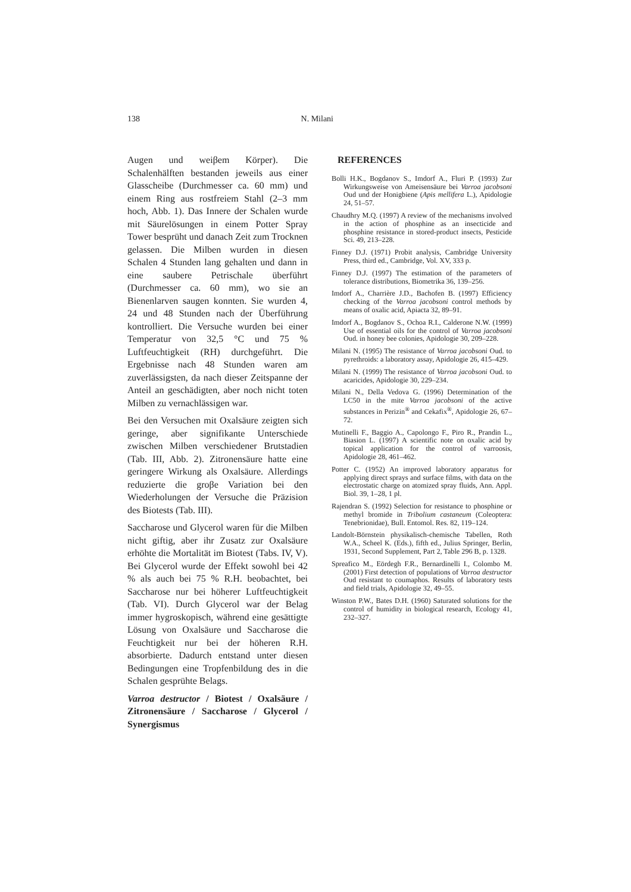138 N. Milani
Augen und weiβem Körper). Die Schalenhälften bestanden jeweils aus einer Glasscheibe (Durchmesser ca. 60 mm) und einem Ring aus rostfreiem Stahl (2–3 mm hoch, Abb. 1). Das Innere der Schalen wurde mit Säurelösungen in einem Potter Spray Tower besprüht und danach Zeit zum Trocknen gelassen. Die Milben wurden in diesen Schalen 4 Stunden lang gehalten und dann in eine saubere Petrischale überführt (Durchmesser ca. 60 mm), wo sie an Bienenlarven saugen konnten. Sie wurden 4, 24 und 48 Stunden nach der Überführung kontrolliert. Die Versuche wurden bei einer Temperatur von 32,5 °C und 75 % Luftfeuchtigkeit (RH) durchgeführt. Die Ergebnisse nach 48 Stunden waren am zuverlässigsten, da nach dieser Zeitspanne der Anteil an geschädigten, aber noch nicht toten Milben zu vernachlässigen war.
Bei den Versuchen mit Oxalsäure zeigten sich geringe, aber signifikante Unterschiede zwischen Milben verschiedener Brutstadien (Tab. III, Abb. 2). Zitronensäure hatte eine geringere Wirkung als Oxalsäure. Allerdings reduzierte die groβe Variation bei den Wiederholungen der Versuche die Präzision des Biotests (Tab. III).
Saccharose und Glycerol waren für die Milben nicht giftig, aber ihr Zusatz zur Oxalsäure erhöhte die Mortalität im Biotest (Tabs. IV, V). Bei Glycerol wurde der Effekt sowohl bei 42 % als auch bei 75 % R.H. beobachtet, bei Saccharose nur bei höherer Luftfeuchtigkeit (Tab. VI). Durch Glycerol war der Belag immer hygroskopisch, während eine gesättigte Lösung von Oxalsäure und Saccharose die Feuchtigkeit nur bei der höheren R.H. absorbierte. Dadurch entstand unter diesen Bedingungen eine Tropfenbildung des in die Schalen gesprühte Belags.
Varroa destructor / Biotest / Oxalsäure / Zitronensäure / Saccharose / Glycerol / Synergismus
REFERENCES
Bolli H.K., Bogdanov S., Imdorf A., Fluri P. (1993) Zur Wirkungsweise von Ameisensäure bei Varroa jacobsoni Oud und der Honigbiene (Apis mellifera L.), Apidologie 24, 51–57.
Chaudhry M.Q. (1997) A review of the mechanisms involved in the action of phosphine as an insecticide and phosphine resistance in stored-product insects, Pesticide Sci. 49, 213–228.
Finney D.J. (1971) Probit analysis, Cambridge University Press, third ed., Cambridge, Vol. XV, 333 p.
Finney D.J. (1997) The estimation of the parameters of tolerance distributions, Biometrika 36, 139–256.
Imdorf A., Charrière J.D., Bachofen B. (1997) Efficiency checking of the Varroa jacobsoni control methods by means of oxalic acid, Apiacta 32, 89–91.
Imdorf A., Bogdanov S., Ochoa R.I., Calderone N.W. (1999) Use of essential oils for the control of Varroa jacobsoni Oud. in honey bee colonies, Apidologie 30, 209–228.
Milani N. (1995) The resistance of Varroa jacobsoni Oud. to pyrethroids: a laboratory assay, Apidologie 26, 415–429.
Milani N. (1999) The resistance of Varroa jacobsoni Oud. to acaricides, Apidologie 30, 229–234.
Milani N., Della Vedova G. (1996) Determination of the LC50 in the mite Varroa jacobsoni of the active substances in Perizin<sup>®</sup> and Cekafix<sup>®</sup>, Apidologie 26, 67–72.
Mutinelli F., Baggio A., Capolongo F., Piro R., Prandin L., Biasion L. (1997) A scientific note on oxalic acid by topical application for the control of varroosis, Apidologie 28, 461–462.
Potter C. (1952) An improved laboratory apparatus for applying direct sprays and surface films, with data on the electrostatic charge on atomized spray fluids, Ann. Appl. Biol. 39, 1–28, 1 pl.
Rajendran S. (1992) Selection for resistance to phosphine or methyl bromide in Tribolium castaneum (Coleoptera: Tenebrionidae), Bull. Entomol. Res. 82, 119–124.
Landolt-Börnstein physikalisch-chemische Tabellen, Roth W.A., Scheel K. (Eds.), fifth ed., Julius Springer, Berlin, 1931, Second Supplement, Part 2, Table 296 B, p. 1328.
Spreafico M., Eördegh F.R., Bernardinelli I., Colombo M. (2001) First detection of populations of Varroa destructor Oud resistant to coumaphos. Results of laboratory tests and field trials, Apidologie 32, 49–55.
Winston P.W., Bates D.H. (1960) Saturated solutions for the control of humidity in biological research, Ecology 41, 232–327.